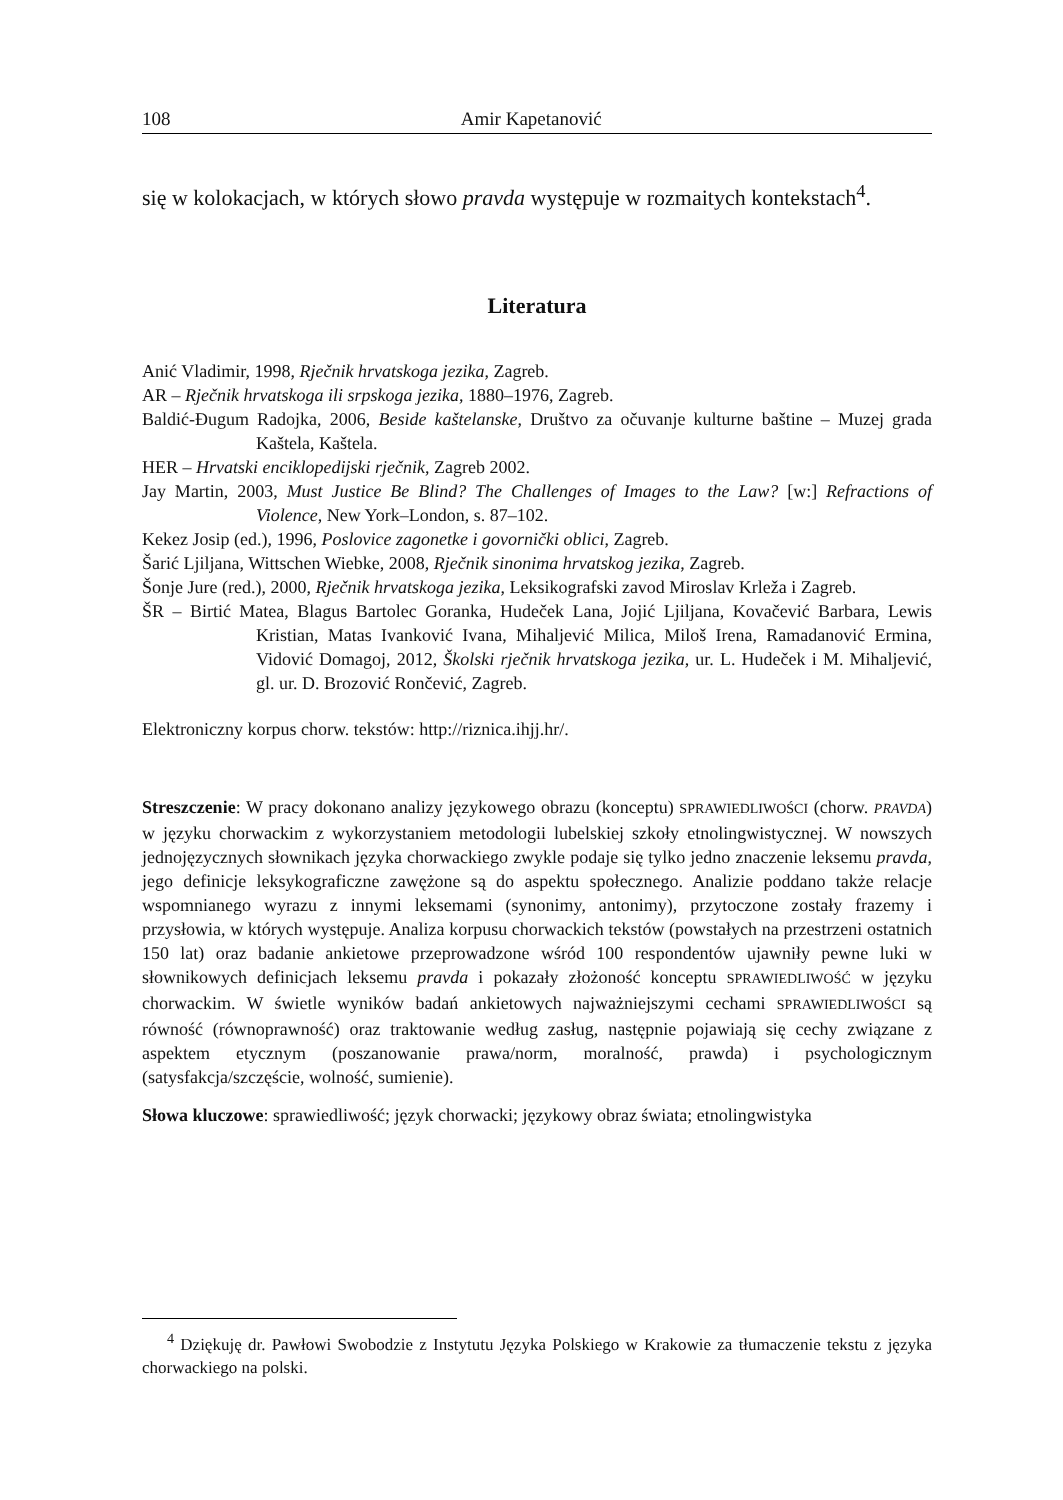108 Amir Kapetanović
się w kolokacjach, w których słowo pravda występuje w rozmaitych kontekstach<sup>4</sup>.
Literatura
Anić Vladimir, 1998, Rječnik hrvatskoga jezika, Zagreb.
AR – Rječnik hrvatskoga ili srpskoga jezika, 1880–1976, Zagreb.
Baldić-Đugum Radojka, 2006, Beside kaštelanske, Društvo za očuvanje kulturne baštine – Muzej grada Kaštela, Kaštela.
HER – Hrvatski enciklopedijski rječnik, Zagreb 2002.
Jay Martin, 2003, Must Justice Be Blind? The Challenges of Images to the Law? [w:] Refractions of Violence, New York–London, s. 87–102.
Kekez Josip (ed.), 1996, Poslovice zagonetke i govornički oblici, Zagreb.
Šarić Ljiljana, Wittschen Wiebke, 2008, Rječnik sinonima hrvatskog jezika, Zagreb.
Šonje Jure (red.), 2000, Rječnik hrvatskoga jezika, Leksikografski zavod Miroslav Krleža i Zagreb.
ŠR – Birtić Matea, Blagus Bartolec Goranka, Hudeček Lana, Jojić Ljiljana, Kovačević Barbara, Lewis Kristian, Matas Ivanković Ivana, Mihaljević Milica, Miloš Irena, Ramadanović Ermina, Vidović Domagoj, 2012, Školski rječnik hrvatskoga jezika, ur. L. Hudeček i M. Mihaljević, gl. ur. D. Brozović Rončević, Zagreb.
Elektroniczny korpus chorw. tekstów: http://riznica.ihjj.hr/.
Streszczenie: W pracy dokonano analizy językowego obrazu (konceptu) SPRAWIEDLIWOŚCI (chorw. PRAVDA) w języku chorwackim z wykorzystaniem metodologii lubelskiej szkoły etnolingwistycznej. W nowszych jednojęzycznych słownikach języka chorwackiego zwykle podaje się tylko jedno znaczenie leksemu pravda, jego definicje leksykograficzne zawężone są do aspektu społecznego. Analizie poddano także relacje wspomnianego wyrazu z innymi leksemami (synonimy, antonimy), przytoczone zostały frazemy i przysłowia, w których występuje. Analiza korpusu chorwackich tekstów (powstałych na przestrzeni ostatnich 150 lat) oraz badanie ankietowe przeprowadzone wśród 100 respondentów ujawniły pewne luki w słownikowych definicjach leksemu pravda i pokazały złożoność konceptu SPRAWIEDLIWOŚĆ w języku chorwackim. W świetle wyników badań ankietowych najważniejszymi cechami SPRAWIEDLIWOŚCI są równość (równoprawność) oraz traktowanie według zasług, następnie pojawiają się cechy związane z aspektem etycznym (poszanowanie prawa/norm, moralność, prawda) i psychologicznym (satysfakcja/szczęście, wolność, sumienie).
Słowa kluczowe: sprawiedliwość; język chorwacki; językowy obraz świata; etnolingwistyka
<sup>4</sup> Dziękuję dr. Pawłowi Swobodzie z Instytutu Języka Polskiego w Krakowie za tłumaczenie tekstu z języka chorwackiego na polski.